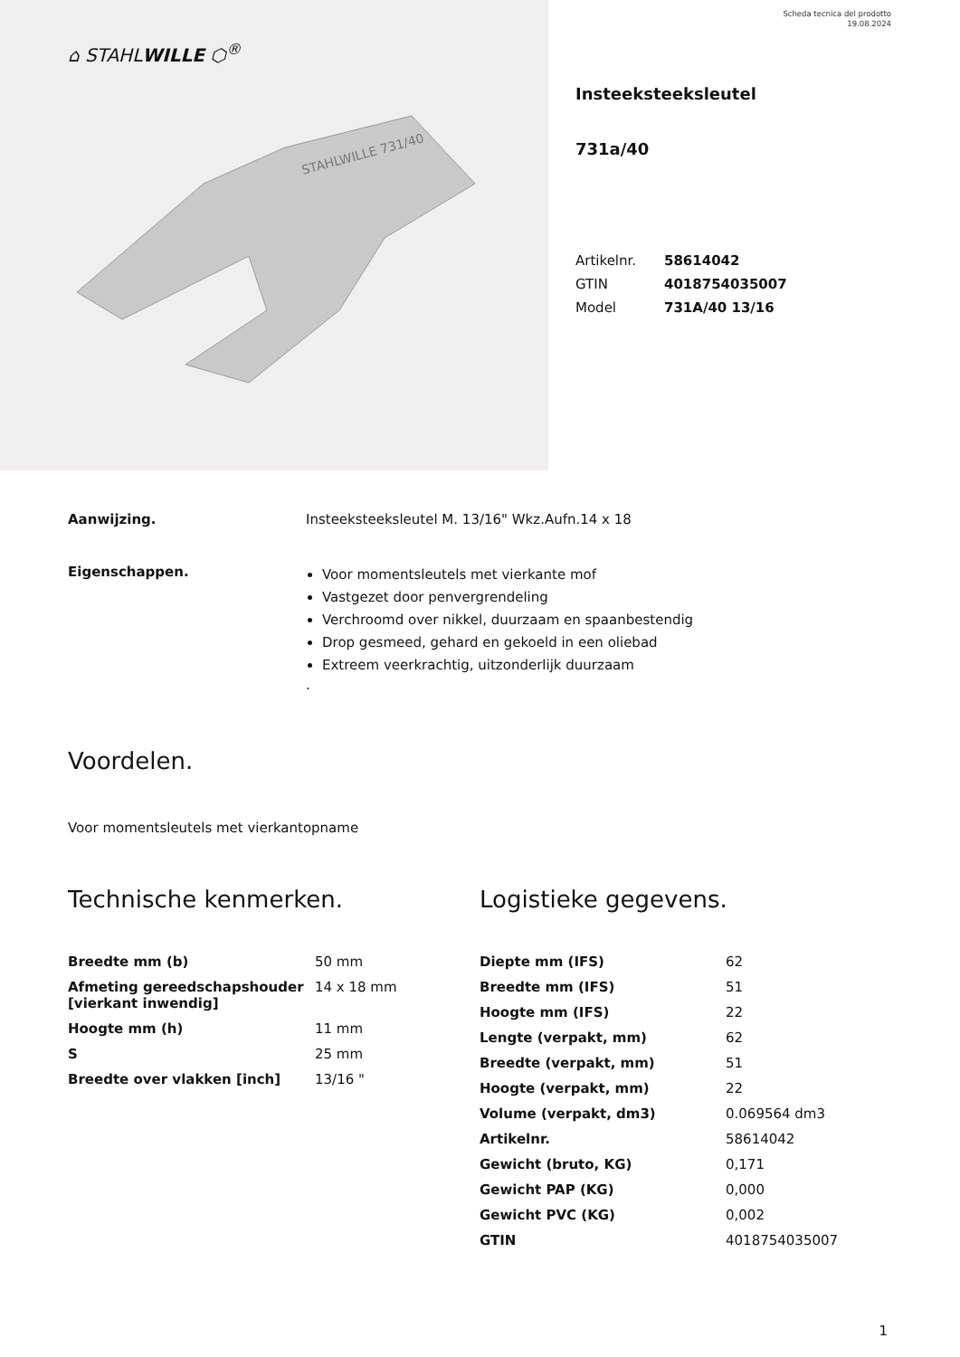⌂ STAHLWILLE ⬡<sup>®</sup>
STAHLWILLE 731/40
Scheda tecnica del prodotto
19.08.2024
Insteeksteeksleutel
731a/40
| Artikelnr. | 58614042 |
| GTIN | 4018754035007 |
| Model | 731A/40 13/16 |
Aanwijzing. Insteeksteeksleutel M. 13/16" Wkz.Aufn.14 x 18
Eigenschappen.
Voor momentsleutels met vierkante mof
Vastgezet door penvergrendeling
Verchroomd over nikkel, duurzaam en spaanbestendig
Drop gesmeed, gehard en gekoeld in een oliebad
Extreem veerkrachtig, uitzonderlijk duurzaam
.
Voordelen.
Voor momentsleutels met vierkantopname
Technische kenmerken.
| Breedte mm (b) | 50 mm |
| Afmeting gereedschapshouder [vierkant inwendig] | 14 x 18 mm |
| Hoogte mm (h) | 11 mm |
| S | 25 mm |
| Breedte over vlakken [inch] | 13/16 " |
Logistieke gegevens.
| Diepte mm (IFS) | 62 |
| Breedte mm (IFS) | 51 |
| Hoogte mm (IFS) | 22 |
| Lengte (verpakt, mm) | 62 |
| Breedte (verpakt, mm) | 51 |
| Hoogte (verpakt, mm) | 22 |
| Volume (verpakt, dm3) | 0.069564 dm3 |
| Artikelnr. | 58614042 |
| Gewicht (bruto, KG) | 0,171 |
| Gewicht PAP (KG) | 0,000 |
| Gewicht PVC (KG) | 0,002 |
| GTIN | 4018754035007 |
1